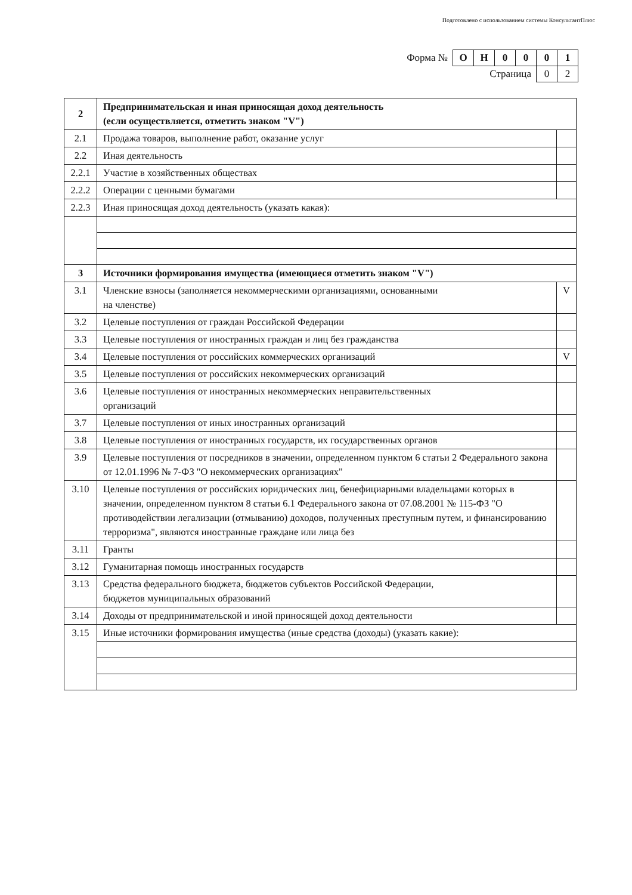Подготовлено с использованием системы КонсультантПлюс
| Форма № | О | Н | 0 | 0 | 0 | 1 |
| Страница | | | | | 0 | 2 |
| 2 | Предпринимательская и иная приносящая доход деятельность (если осуществляется, отметить знаком "V") | |
| 2.1 | Продажа товаров, выполнение работ, оказание услуг | |
| 2.2 | Иная деятельность | |
| 2.2.1 | Участие в хозяйственных обществах | |
| 2.2.2 | Операции с ценными бумагами | |
| 2.2.3 | Иная приносящая доход деятельность (указать какая): | |
| 3 | Источники формирования имущества (имеющиеся отметить знаком "V") | |
| 3.1 | Членские взносы (заполняется некоммерческими организациями, основанными на членстве) | V |
| 3.2 | Целевые поступления от граждан Российской Федерации | |
| 3.3 | Целевые поступления от иностранных граждан и лиц без гражданства | |
| 3.4 | Целевые поступления от российских коммерческих организаций | V |
| 3.5 | Целевые поступления от российских некоммерческих организаций | |
| 3.6 | Целевые поступления от иностранных некоммерческих неправительственных организаций | |
| 3.7 | Целевые поступления от иных иностранных организаций | |
| 3.8 | Целевые поступления от иностранных государств, их государственных органов | |
| 3.9 | Целевые поступления от посредников в значении, определенном пунктом 6 статьи 2 Федерального закона от 12.01.1996 № 7-ФЗ "О некоммерческих организациях" | |
| 3.10 | Целевые поступления от российских юридических лиц, бенефициарными владельцами которых в значении, определенном пунктом 8 статьи 6.1 Федерального закона от 07.08.2001 № 115-ФЗ "О противодействии легализации (отмыванию) доходов, полученных преступным путем, и финансированию терроризма", являются иностранные граждане или лица без | |
| 3.11 | Гранты | |
| 3.12 | Гуманитарная помощь иностранных государств | |
| 3.13 | Средства федерального бюджета, бюджетов субъектов Российской Федерации, бюджетов муниципальных образований | |
| 3.14 | Доходы от предпринимательской и иной приносящей доход деятельности | |
| 3.15 | Иные источники формирования имущества (иные средства (доходы) (указать какие): | |